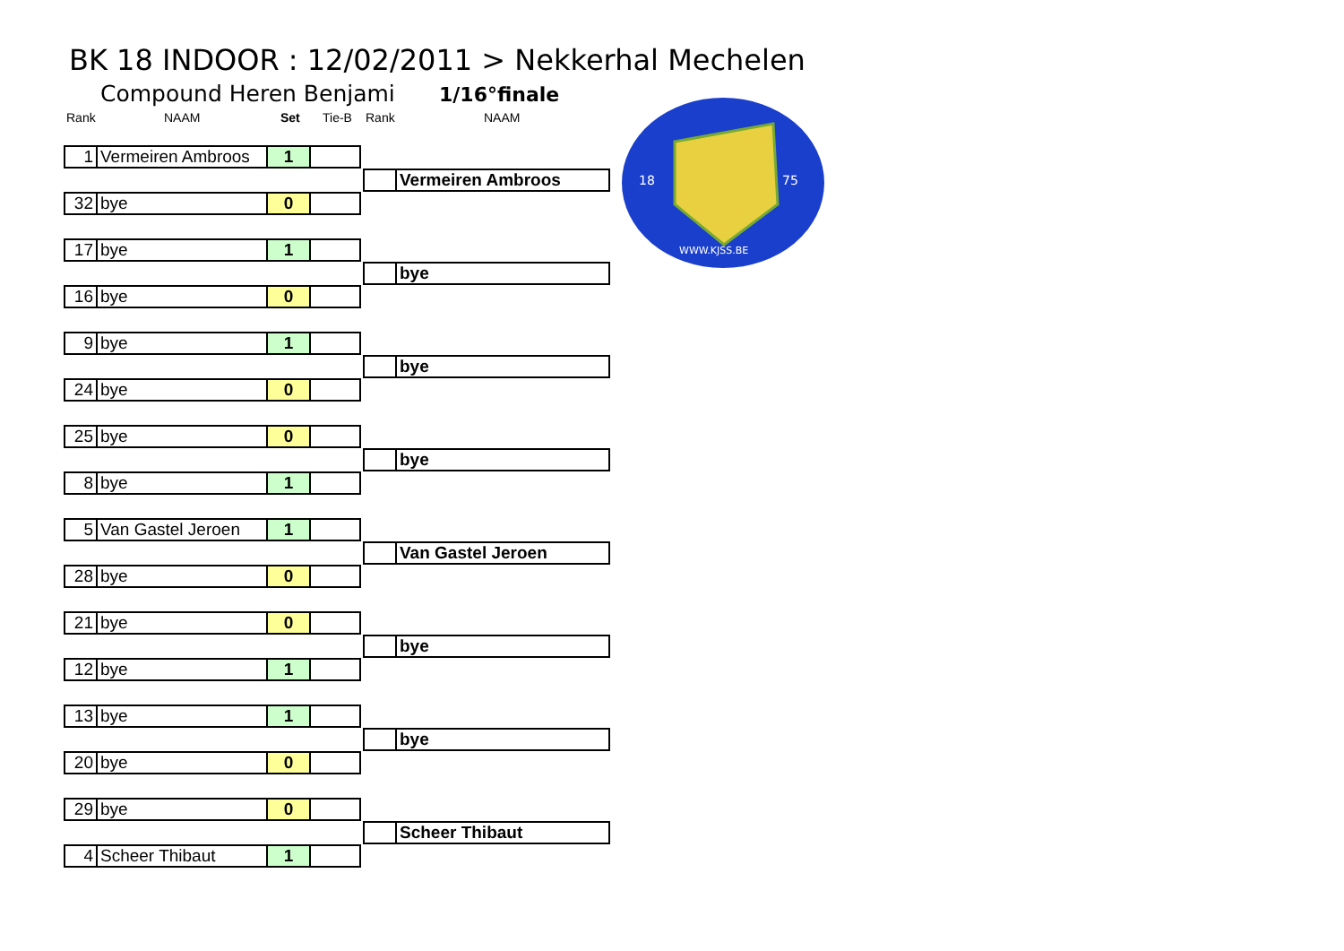BK 18 INDOOR : 12/02/2011 > Nekkerhal Mechelen
Compound Heren Benjami 1/16°finale
Rank NAAM Set Tie-B Rank NAAM
18
75
WWW.KJSS.BE
| 1 | Vermeiren Ambroos | 1 | |
| 32 | bye | 0 | |
| | Vermeiren Ambroos |
| 17 | bye | 1 | |
| | bye |
| 16 | bye | 0 | |
| 9 | bye | 1 | |
| | bye |
| 24 | bye | 0 | |
| 25 | bye | 0 | |
| | bye |
| 8 | bye | 1 | |
| 5 | Van Gastel Jeroen | 1 | |
| | Van Gastel Jeroen |
| 28 | bye | 0 | |
| 21 | bye | 0 | |
| | bye |
| 12 | bye | 1 | |
| 13 | bye | 1 | |
| | bye |
| 20 | bye | 0 | |
| 29 | bye | 0 | |
| | Scheer Thibaut |
| 4 | Scheer Thibaut | 1 | |